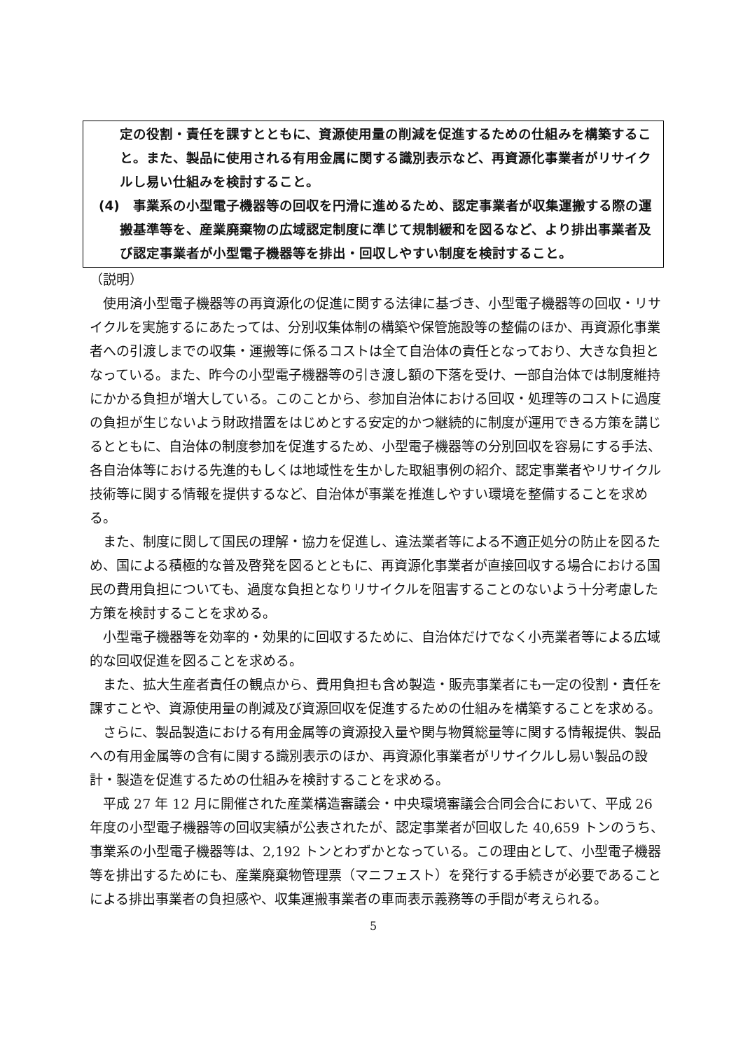定の役割・責任を課すとともに、資源使用量の削減を促進するための仕組みを構築すること。また、製品に使用される有用金属に関する識別表示など、再資源化事業者がリサイクルし易い仕組みを検討すること。
(4)　事業系の小型電子機器等の回収を円滑に進めるため、認定事業者が収集運搬する際の運搬基準等を、産業廃棄物の広域認定制度に準じて規制緩和を図るなど、より排出事業者及び認定事業者が小型電子機器等を排出・回収しやすい制度を検討すること。
（説明）
使用済小型電子機器等の再資源化の促進に関する法律に基づき、小型電子機器等の回収・リサイクルを実施するにあたっては、分別収集体制の構築や保管施設等の整備のほか、再資源化事業者への引渡しまでの収集・運搬等に係るコストは全て自治体の責任となっており、大きな負担となっている。また、昨今の小型電子機器等の引き渡し額の下落を受け、一部自治体では制度維持にかかる負担が増大している。このことから、参加自治体における回収・処理等のコストに過度の負担が生じないよう財政措置をはじめとする安定的かつ継続的に制度が運用できる方策を講じるとともに、自治体の制度参加を促進するため、小型電子機器等の分別回収を容易にする手法、各自治体等における先進的もしくは地域性を生かした取組事例の紹介、認定事業者やリサイクル技術等に関する情報を提供するなど、自治体が事業を推進しやすい環境を整備することを求める。
また、制度に関して国民の理解・協力を促進し、違法業者等による不適正処分の防止を図るため、国による積極的な普及啓発を図るとともに、再資源化事業者が直接回収する場合における国民の費用負担についても、過度な負担となりリサイクルを阻害することのないよう十分考慮した方策を検討することを求める。
小型電子機器等を効率的・効果的に回収するために、自治体だけでなく小売業者等による広域的な回収促進を図ることを求める。
また、拡大生産者責任の観点から、費用負担も含め製造・販売事業者にも一定の役割・責任を課すことや、資源使用量の削減及び資源回収を促進するための仕組みを構築することを求める。
さらに、製品製造における有用金属等の資源投入量や関与物質総量等に関する情報提供、製品への有用金属等の含有に関する識別表示のほか、再資源化事業者がリサイクルし易い製品の設計・製造を促進するための仕組みを検討することを求める。
平成 27 年 12 月に開催された産業構造審議会・中央環境審議会合同会合において、平成 26 年度の小型電子機器等の回収実績が公表されたが、認定事業者が回収した 40,659 トンのうち、事業系の小型電子機器等は、2,192 トンとわずかとなっている。この理由として、小型電子機器等を排出するためにも、産業廃棄物管理票（マニフェスト）を発行する手続きが必要であることによる排出事業者の負担感や、収集運搬事業者の車両表示義務等の手間が考えられる。
5